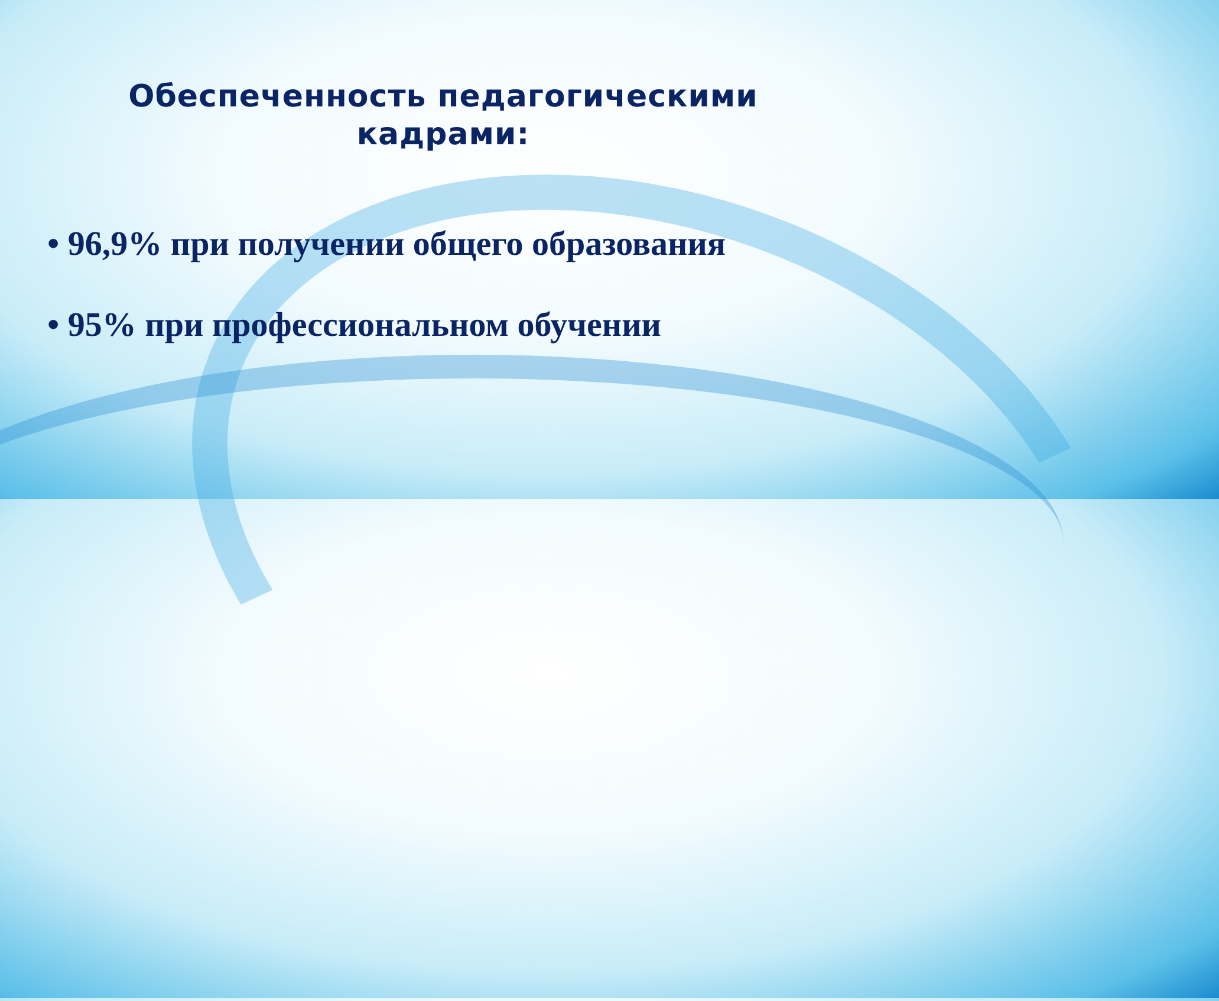Обеспеченность педагогическими
кадрами:
• 96,9% при получении общего образования
• 95% при профессиональном обучении